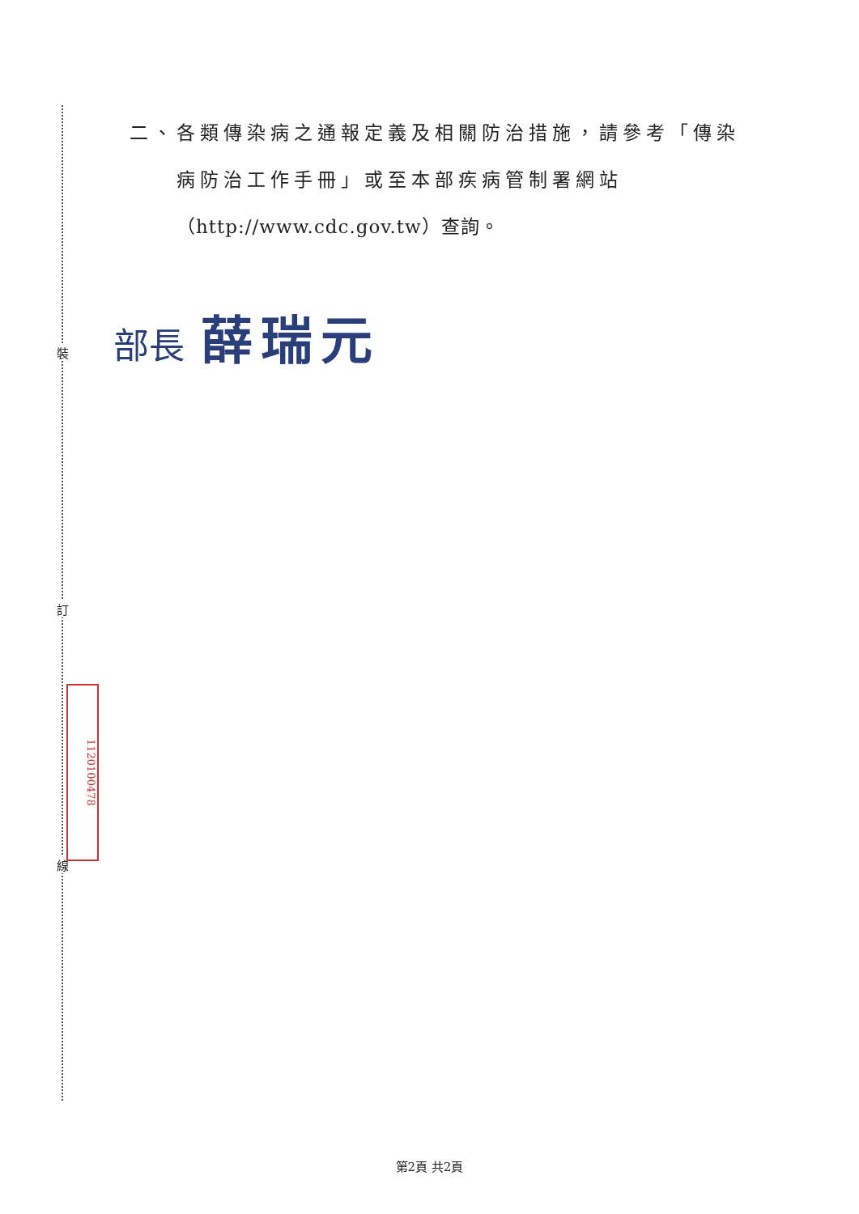裝
訂
線
1120100478
二、各類傳染病之通報定義及相關防治措施，請參考「傳染
病防治工作手冊」或至本部疾病管制署網站
（http://www.cdc.gov.tw）查詢。
部長 薛瑞元
第2頁 共2頁